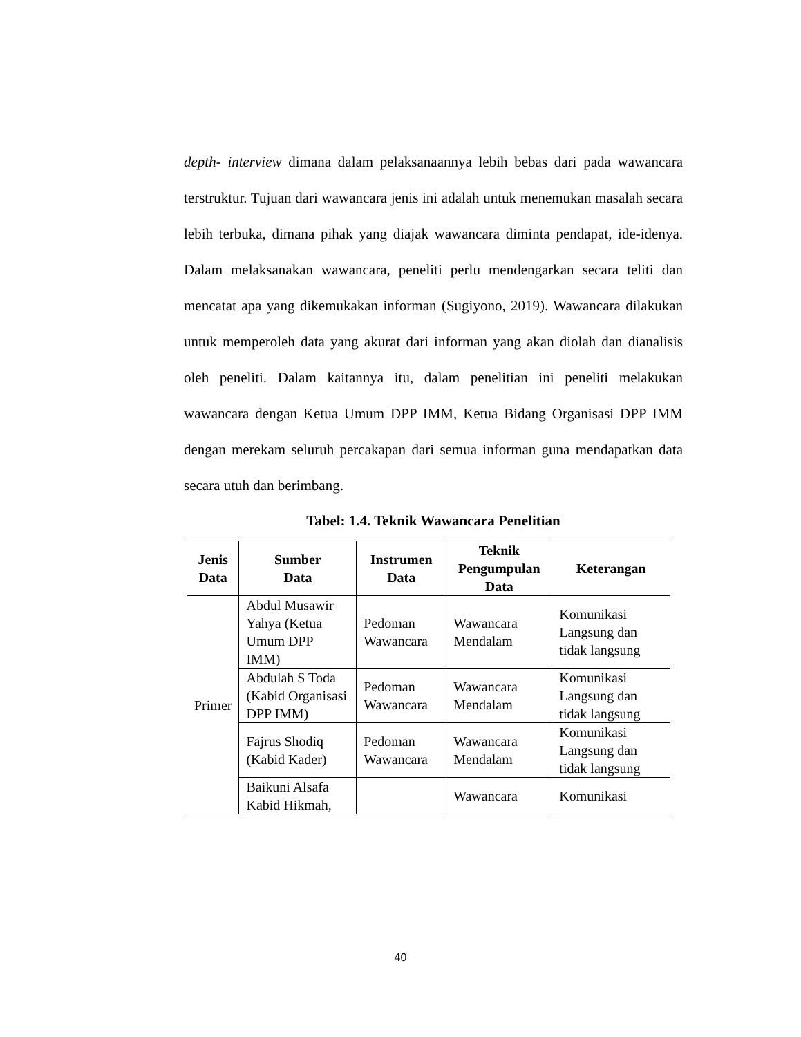depth- interview dimana dalam pelaksanaannya lebih bebas dari pada wawancara terstruktur. Tujuan dari wawancara jenis ini adalah untuk menemukan masalah secara lebih terbuka, dimana pihak yang diajak wawancara diminta pendapat, ide-idenya. Dalam melaksanakan wawancara, peneliti perlu mendengarkan secara teliti dan mencatat apa yang dikemukakan informan (Sugiyono, 2019). Wawancara dilakukan untuk memperoleh data yang akurat dari informan yang akan diolah dan dianalisis oleh peneliti. Dalam kaitannya itu, dalam penelitian ini peneliti melakukan wawancara dengan Ketua Umum DPP IMM, Ketua Bidang Organisasi DPP IMM dengan merekam seluruh percakapan dari semua informan guna mendapatkan data secara utuh dan berimbang.
Tabel: 1.4. Teknik Wawancara Penelitian
| Jenis Data | Sumber Data | Instrumen Data | Teknik Pengumpulan Data | Keterangan |
| --- | --- | --- | --- | --- |
| Primer | Abdul Musawir Yahya (Ketua Umum DPP IMM) | Pedoman Wawancara | Wawancara Mendalam | Komunikasi Langsung dan tidak langsung |
| | Abdulah S Toda (Kabid Organisasi DPP IMM) | Pedoman Wawancara | Wawancara Mendalam | Komunikasi Langsung dan tidak langsung |
| | Fajrus Shodiq (Kabid Kader) | Pedoman Wawancara | Wawancara Mendalam | Komunikasi Langsung dan tidak langsung |
| | Baikuni Alsafa Kabid Hikmah, | | Wawancara | Komunikasi |
40